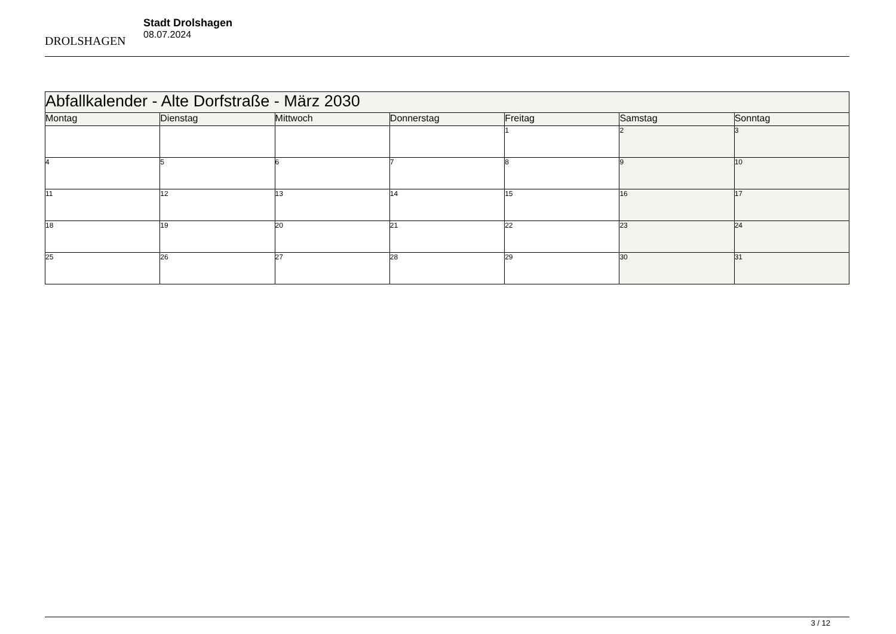DROLSHAGEN
Stadt Drolshagen
08.07.2024
| Abfallkalender - Alte Dorfstraße - März 2030 | | | | | | |
| --- | --- | --- | --- | --- | --- | --- |
| Montag | Dienstag | Mittwoch | Donnerstag | Freitag | Samstag | Sonntag |
| | | | | 1 | 2 | 3 |
| 4 | 5 | 6 | 7 | 8 | 9 | 10 |
| 11 | 12 | 13 | 14 | 15 | 16 | 17 |
| 18 | 19 | 20 | 21 | 22 | 23 | 24 |
| 25 | 26 | 27 | 28 | 29 | 30 | 31 |
3 / 12